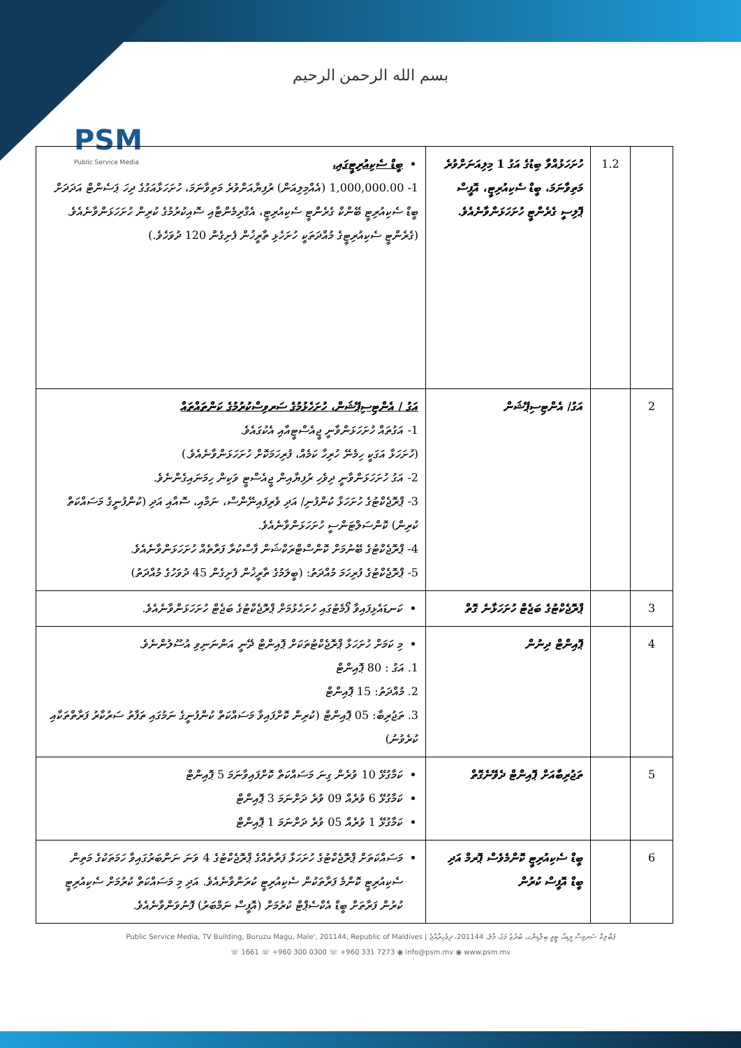بسم الله الرحمن الرحيم
PSM
Public Service Media
| | 1.2 | ހުށަހަޅުއްވާ ބިޑުގެ އަގު 1 މިލިއަނަށްވުރެ މަތިވާނަމަ، ބީޑް ސެކިއުރިޓީ، އޮފީސް ޕޮލިސީ ގެރެންޓީ ހުށަހަޅަންވާނެއެވެ. | ބީޑް ސެކިއުރިޓީގައި، 1- 1,000,000.00 (އެއްމިލިއަން) ރުފިޔާއަށްވުރެ މަތިވާނަމަ، ހުށަހަޅާއަގުގެ ދިހަ ޕަސެންޓް އަދަދަށް ބީޑް ސެކިއުރިޓީ ބޭންކް ގެރެންޓީ ސެކިއުރިޓީ، އެގްރިމެންޓާއި ސޮއިކުރުމުގެ ކުރިން ހުށަހަޅަންވާނެއެވެ. (ގެރެންޓީ ސެކިއުރިޓީގެ މުއްދަތަކީ ހުށަހެޅި ތާރީޚުން ފެށިގެން 120 ދުވަހެވެ.) |
| 2 | | އަގު/ އެންޓިސިޕޭޝަން | އަގު / އެންޓިސިޕޭޝަން، ހުށަހެޅުމުގެ ސަރވިސްކުރުމުގެ ކަންތައްތައް 1- އަގުތައް ހުށަހަޅަންވާނީ ޖީއެސްޓީއާއި އެކުގައެވެ. (ހުށަހަޅާ އަގަކީ ހިމެނޭ ހުރިހާ ކަމެއް، ފުރިހަމަކޮށް ހުށަހަޅަންވާނެއެވެ.) 2- އަގު ހުށަހަޅަންވާނީ ދިވެހި ރުފިޔާއިން ޖީއެސްޓީ ވަކިން ހިމަނައިގެންނެވެ. 3- ޕްރޮޖެކްޓުގެ ހުށަހަޅާ ކުންފުނި/ އަދި ވެރިފައިނޭންސް، ނަމާއި، ސޮއާއި އަދި (ކުންފުނީގެ މަސައްކަތް ކުރިން) ކޮންސަލްޓަންސީ ހުށަހަޅަންވާނެއެވެ. 4- ޕްރޮޖެކްޓުގެ ބޭނުމަށް ކޮންސްޓްރަކްޝަން ފާސްކުރާ ފަރާތެއް ހުށަހަޅަންވާނެއެވެ. 5- ޕްރޮޖެކްޓުގެ ފުރިހަމަ މުއްދަތު: (ބީލަމުގެ ތާރީޚުން ފެށިގެން 45 ދުވަހުގެ މުއްދަތު) |
| 3 | | ޕްރޮޖެކްޓުގެ ބަޖެޓް ހުށަހަޅާނެ ގޮތް | ކަނޑައެޅިފައިވާ ފޯމެޓުގައި ހުށަހެޅުމަށް ޕްރޮޖެކްޓުގެ ބަޖެޓް ހުށަހަޅަންވާނެއެވެ. |
| 4 | | ޕޮއިންޓް ދިނުން | މި ކަމަށް ހުށަހަޅާ ޕްރޮޖެކްޓުތަކަށް ޕޮއިންޓް ދޭނީ އަންނަނިވި އުސޫލުންނެވެ. 1. އަގު : 80 ޕޮއިންޓް 2. މުއްދަތު: 15 ޕޮއިންޓް 3. ތަޖުރިބާ: 05 ޕޮއިންޓް (ކުރިން ކޮށްފައިވާ މަސައްކަތް ކުންފުނީގެ ނަމުގައި ތަފާތު ސަރުކާރު ފަރާތްތަކާއި ކުރެވުނު) |
| 5 | | ތަޖުރިބާއަށް ޕޮއިންޓް ދެވޭނެގޮތް | ކަމާގުޅޭ 10 ވުރެން ގިނަ މަސައްކަތް ކޮށްފައިވާނަމަ 5 ޕޮއިންޓް ކަމާގުޅޭ 6 ވުރެއް 09 ވުރެ ދަށްނަމަ 3 ޕޮއިންޓް ކަމާގުޅޭ 1 ވުރެއް 05 ވުރެ ދަށްނަމަ 1 ޕޮއިންޓް |
| 6 | | ބީޑް ސެކިއުރިޓީ ކޮންމެވެސް ޕޮރމް އަދި ބީޑް އޮފީސް ކުރުން | މަސައްކަތަށް ޕްރޮޖެކްޓުގެ ހުށަހަޅާ ފަރާތެއްގެ ޕްރޮޖެކްޓުގެ 4 ވަނަ ނަންބަރުގައިވާ ހަމަތަކުގެ މަތިން ސެކިއުރިޓީ ކޮންމެ ފަރާތަކުން ސެކިއުރިޓީ ކުރަންވާނެއެވެ. އަދި މި މަސައްކަތް ކުރުމަށް ސެކިއުރިޓީ ކުރުން ފަރާތަށް ބީޑް އެކްސެޕްޓް ކުރުމަށް (އޮފީސް ނަމްބަރު) ފޮނުވަންވާނެއެވެ. |
Public Service Media, TV Building, Buruzu Magu, Male', 201144, Republic of Maldives | ޕަބްލިކް ސަރވިސް މީޑިއާ، ޓީވީ ބިލްޑިންގ، ބުރުޒު މަގު، މާލެ، 201144، ދިވެހިރާއްޖެ
☏ 1661 ☏ +960 300 0300 ☏ +960 331 7273 ◉ info@psm.mv ◉ www.psm.mv